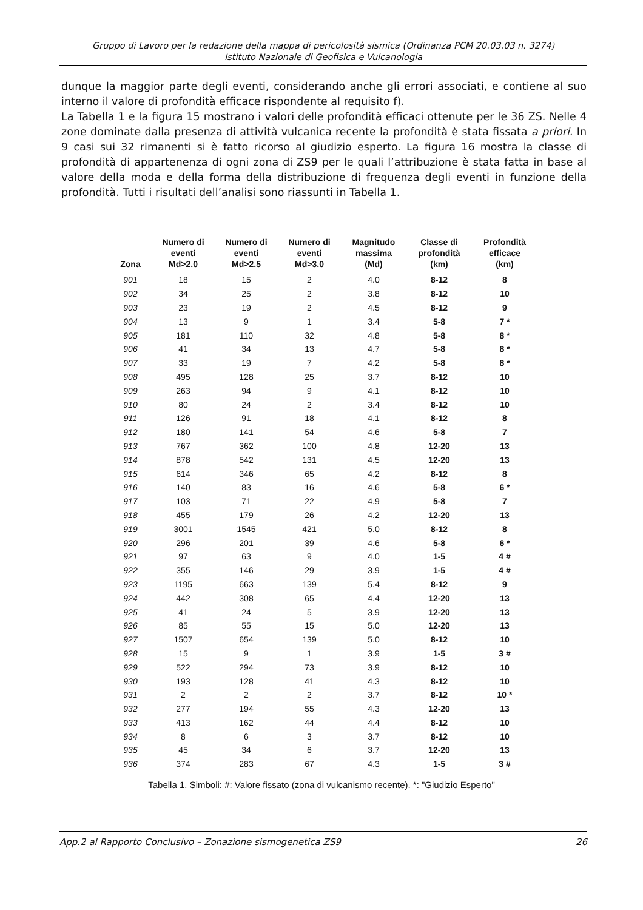Gruppo di Lavoro per la redazione della mappa di pericolosità sismica (Ordinanza PCM 20.03.03 n. 3274)
Istituto Nazionale di Geofisica e Vulcanologia
dunque la maggior parte degli eventi, considerando anche gli errori associati, e contiene al suo interno il valore di profondità efficace rispondente al requisito f).
La Tabella 1 e la figura 15 mostrano i valori delle profondità efficaci ottenute per le 36 ZS. Nelle 4 zone dominate dalla presenza di attività vulcanica recente la profondità è stata fissata a priori. In 9 casi sui 32 rimanenti si è fatto ricorso al giudizio esperto. La figura 16 mostra la classe di profondità di appartenenza di ogni zona di ZS9 per le quali l’attribuzione è stata fatta in base al valore della moda e della forma della distribuzione di frequenza degli eventi in funzione della profondità. Tutti i risultati dell’analisi sono riassunti in Tabella 1.
| Zona | Numero di eventi Md>2.0 | Numero di eventi Md>2.5 | Numero di eventi Md>3.0 | Magnitudo massima (Md) | Classe di profondità (km) | Profondità efficace (km) |
| --- | --- | --- | --- | --- | --- | --- |
| 901 | 18 | 15 | 2 | 4.0 | 8-12 | 8 |
| 902 | 34 | 25 | 2 | 3.8 | 8-12 | 10 |
| 903 | 23 | 19 | 2 | 4.5 | 8-12 | 9 |
| 904 | 13 | 9 | 1 | 3.4 | 5-8 | 7 * |
| 905 | 181 | 110 | 32 | 4.8 | 5-8 | 8 * |
| 906 | 41 | 34 | 13 | 4.7 | 5-8 | 8 * |
| 907 | 33 | 19 | 7 | 4.2 | 5-8 | 8 * |
| 908 | 495 | 128 | 25 | 3.7 | 8-12 | 10 |
| 909 | 263 | 94 | 9 | 4.1 | 8-12 | 10 |
| 910 | 80 | 24 | 2 | 3.4 | 8-12 | 10 |
| 911 | 126 | 91 | 18 | 4.1 | 8-12 | 8 |
| 912 | 180 | 141 | 54 | 4.6 | 5-8 | 7 |
| 913 | 767 | 362 | 100 | 4.8 | 12-20 | 13 |
| 914 | 878 | 542 | 131 | 4.5 | 12-20 | 13 |
| 915 | 614 | 346 | 65 | 4.2 | 8-12 | 8 |
| 916 | 140 | 83 | 16 | 4.6 | 5-8 | 6 * |
| 917 | 103 | 71 | 22 | 4.9 | 5-8 | 7 |
| 918 | 455 | 179 | 26 | 4.2 | 12-20 | 13 |
| 919 | 3001 | 1545 | 421 | 5.0 | 8-12 | 8 |
| 920 | 296 | 201 | 39 | 4.6 | 5-8 | 6 * |
| 921 | 97 | 63 | 9 | 4.0 | 1-5 | 4 # |
| 922 | 355 | 146 | 29 | 3.9 | 1-5 | 4 # |
| 923 | 1195 | 663 | 139 | 5.4 | 8-12 | 9 |
| 924 | 442 | 308 | 65 | 4.4 | 12-20 | 13 |
| 925 | 41 | 24 | 5 | 3.9 | 12-20 | 13 |
| 926 | 85 | 55 | 15 | 5.0 | 12-20 | 13 |
| 927 | 1507 | 654 | 139 | 5.0 | 8-12 | 10 |
| 928 | 15 | 9 | 1 | 3.9 | 1-5 | 3 # |
| 929 | 522 | 294 | 73 | 3.9 | 8-12 | 10 |
| 930 | 193 | 128 | 41 | 4.3 | 8-12 | 10 |
| 931 | 2 | 2 | 2 | 3.7 | 8-12 | 10 * |
| 932 | 277 | 194 | 55 | 4.3 | 12-20 | 13 |
| 933 | 413 | 162 | 44 | 4.4 | 8-12 | 10 |
| 934 | 8 | 6 | 3 | 3.7 | 8-12 | 10 |
| 935 | 45 | 34 | 6 | 3.7 | 12-20 | 13 |
| 936 | 374 | 283 | 67 | 4.3 | 1-5 | 3 # |
Tabella 1. Simboli: #: Valore fissato (zona di vulcanismo recente). *: "Giudizio Esperto"
App.2 al Rapporto Conclusivo – Zonazione sismogenetica ZS9 26